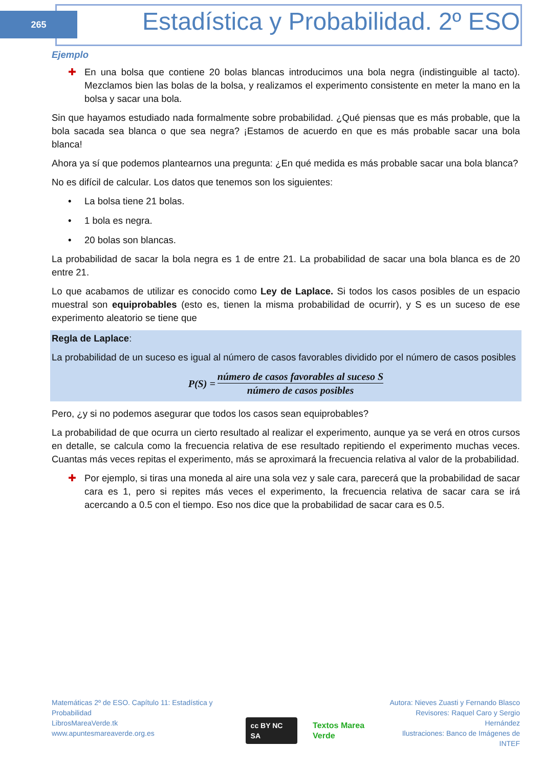265
Estadística y Probabilidad. 2º ESO
Ejemplo
✚ En una bolsa que contiene 20 bolas blancas introducimos una bola negra (indistinguible al tacto). Mezclamos bien las bolas de la bolsa, y realizamos el experimento consistente en meter la mano en la bolsa y sacar una bola.
Sin que hayamos estudiado nada formalmente sobre probabilidad. ¿Qué piensas que es más probable, que la bola sacada sea blanca o que sea negra? ¡Estamos de acuerdo en que es más probable sacar una bola blanca!
Ahora ya sí que podemos plantearnos una pregunta: ¿En qué medida es más probable sacar una bola blanca?
No es difícil de calcular. Los datos que tenemos son los siguientes:
• La bolsa tiene 21 bolas.
• 1 bola es negra.
• 20 bolas son blancas.
La probabilidad de sacar la bola negra es 1 de entre 21. La probabilidad de sacar una bola blanca es de 20 entre 21.
Lo que acabamos de utilizar es conocido como Ley de Laplace. Si todos los casos posibles de un espacio muestral son equiprobables (esto es, tienen la misma probabilidad de ocurrir), y S es un suceso de ese experimento aleatorio se tiene que
Regla de Laplace:
La probabilidad de un suceso es igual al número de casos favorables dividido por el número de casos posibles
P(S) =
número de casos favorables al suceso S
número de casos posibles
Pero, ¿y si no podemos asegurar que todos los casos sean equiprobables?
La probabilidad de que ocurra un cierto resultado al realizar el experimento, aunque ya se verá en otros cursos en detalle, se calcula como la frecuencia relativa de ese resultado repitiendo el experimento muchas veces. Cuantas más veces repitas el experimento, más se aproximará la frecuencia relativa al valor de la probabilidad.
✚ Por ejemplo, si tiras una moneda al aire una sola vez y sale cara, parecerá que la probabilidad de sacar cara es 1, pero si repites más veces el experimento, la frecuencia relativa de sacar cara se irá acercando a 0.5 con el tiempo. Eso nos dice que la probabilidad de sacar cara es 0.5.
Matemáticas 2º de ESO. Capítulo 11: Estadística y Probabilidad
LibrosMareaVerde.tk
www.apuntesmareaverde.org.es
cc BY NC SA
Textos Marea Verde
Autora: Nieves Zuasti y Fernando Blasco
Revisores: Raquel Caro y Sergio Hernández
Ilustraciones: Banco de Imágenes de INTEF